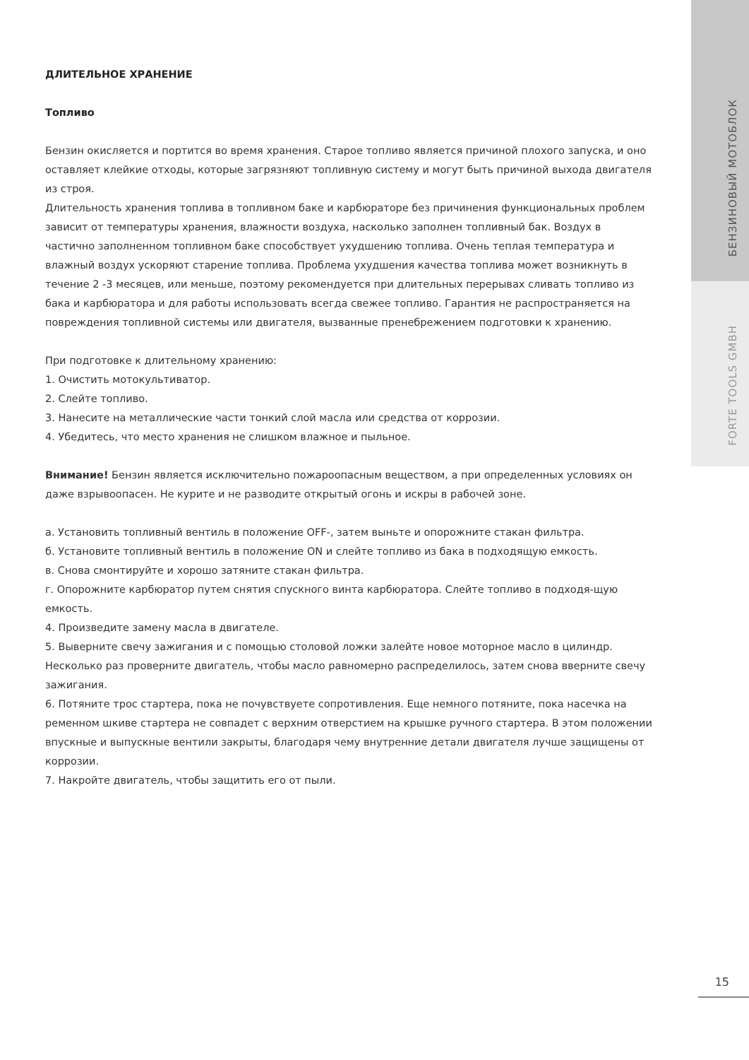БЕНЗИНОВЫЙ МОТОБЛОК
FORTE TOOLS GMBH
ДЛИТЕЛЬНОЕ ХРАНЕНИЕ
Топливо
Бензин окисляется и портится во время хранения. Старое топливо является причиной плохого запуска, и оно оставляет клейкие отходы, которые загрязняют топливную систему и могут быть причиной выхода двигателя из строя.
Длительность хранения топлива в топливном баке и карбюраторе без причинения функциональных проблем зависит от температуры хранения, влажности воздуха, насколько заполнен топливный бак. Воздух в частично заполненном топливном баке способствует ухудшению топлива. Очень теплая температура и влажный воздух ускоряют старение топлива. Проблема ухудшения качества топлива может возникнуть в течение 2 -3 месяцев, или меньше, поэтому рекомендуется при длительных перерывах сливать топливо из бака и карбюратора и для работы использовать всегда свежее топливо. Гарантия не распространяется на повреждения топливной системы или двигателя, вызванные пренебрежением подготовки к хранению.
При подготовке к длительному хранению:
1. Очистить мотокультиватор.
2. Слейте топливо.
3. Нанесите на металлические части тонкий слой масла или средства от коррозии.
4. Убедитесь, что место хранения не слишком влажное и пыльное.
Внимание! Бензин является исключительно пожароопасным веществом, а при определенных условиях он даже взрывоопасен. Не курите и не разводите открытый огонь и искры в рабочей зоне.
а. Установить топливный вентиль в положение OFF-, затем выньте и опорожните стакан фильтра.
б. Установите топливный вентиль в положение ON и слейте топливо из бака в подходящую емкость.
в. Снова смонтируйте и хорошо затяните стакан фильтра.
г. Опорожните карбюратор путем снятия спускного винта карбюратора. Слейте топливо в подходя-щую емкость.
4. Произведите замену масла в двигателе.
5. Выверните свечу зажигания и с помощью столовой ложки залейте новое моторное масло в цилиндр. Несколько раз проверните двигатель, чтобы масло равномерно распределилось, затем снова вверните свечу зажигания.
6. Потяните трос стартера, пока не почувствуете сопротивления. Еще немного потяните, пока насечка на ременном шкиве стартера не совпадет с верхним отверстием на крышке ручного стартера. В этом положении впускные и выпускные вентили закрыты, благодаря чему внутренние детали двигателя лучше защищены от коррозии.
7. Накройте двигатель, чтобы защитить его от пыли.
15